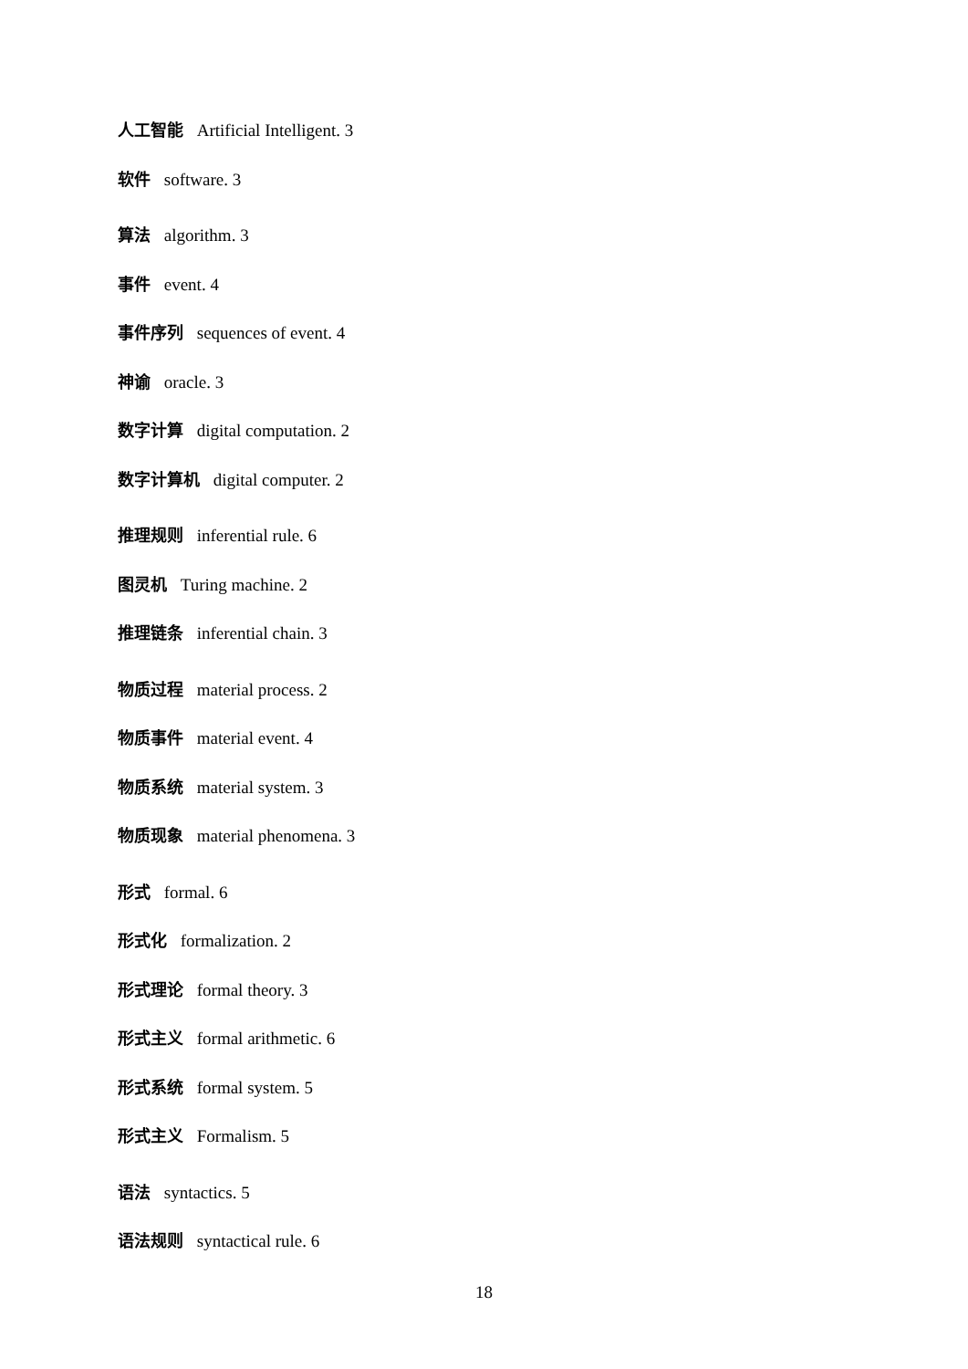人工智能 Artificial Intelligent. 3
软件 software. 3
算法 algorithm. 3
事件 event. 4
事件序列 sequences of event. 4
神谕 oracle. 3
数字计算 digital computation. 2
数字计算机 digital computer. 2
推理规则 inferential rule. 6
图灵机 Turing machine. 2
推理链条 inferential chain. 3
物质过程 material process. 2
物质事件 material event. 4
物质系统 material system. 3
物质现象 material phenomena. 3
形式 formal. 6
形式化 formalization. 2
形式理论 formal theory. 3
形式主义 formal arithmetic. 6
形式系统 formal system. 5
形式主义 Formalism. 5
语法 syntactics. 5
语法规则 syntactical rule. 6
18